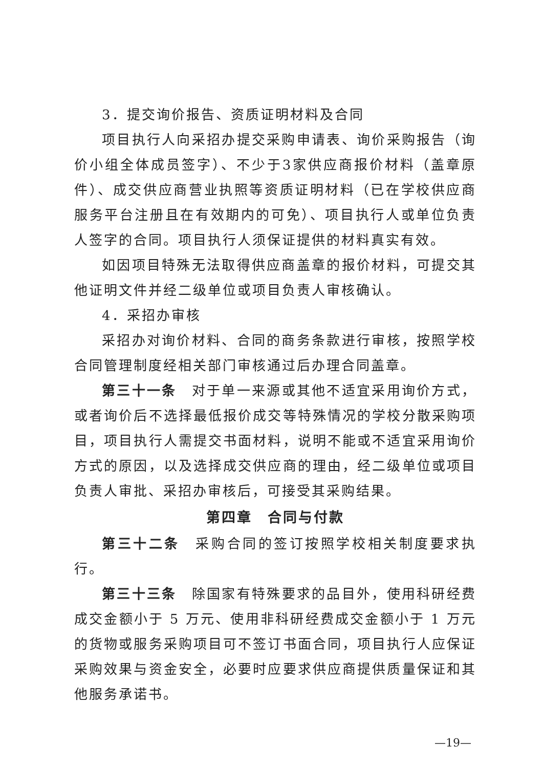3．提交询价报告、资质证明材料及合同
项目执行人向采招办提交采购申请表、询价采购报告（询价小组全体成员签字）、不少于3家供应商报价材料（盖章原件）、成交供应商营业执照等资质证明材料（已在学校供应商服务平台注册且在有效期内的可免）、项目执行人或单位负责人签字的合同。项目执行人须保证提供的材料真实有效。
如因项目特殊无法取得供应商盖章的报价材料，可提交其他证明文件并经二级单位或项目负责人审核确认。
4．采招办审核
采招办对询价材料、合同的商务条款进行审核，按照学校合同管理制度经相关部门审核通过后办理合同盖章。
第三十一条　对于单一来源或其他不适宜采用询价方式，或者询价后不选择最低报价成交等特殊情况的学校分散采购项目，项目执行人需提交书面材料，说明不能或不适宜采用询价方式的原因，以及选择成交供应商的理由，经二级单位或项目负责人审批、采招办审核后，可接受其采购结果。
第四章　合同与付款
第三十二条　采购合同的签订按照学校相关制度要求执行。
第三十三条　除国家有特殊要求的品目外，使用科研经费成交金额小于 5 万元、使用非科研经费成交金额小于 1 万元的货物或服务采购项目可不签订书面合同，项目执行人应保证采购效果与资金安全，必要时应要求供应商提供质量保证和其他服务承诺书。
—19—